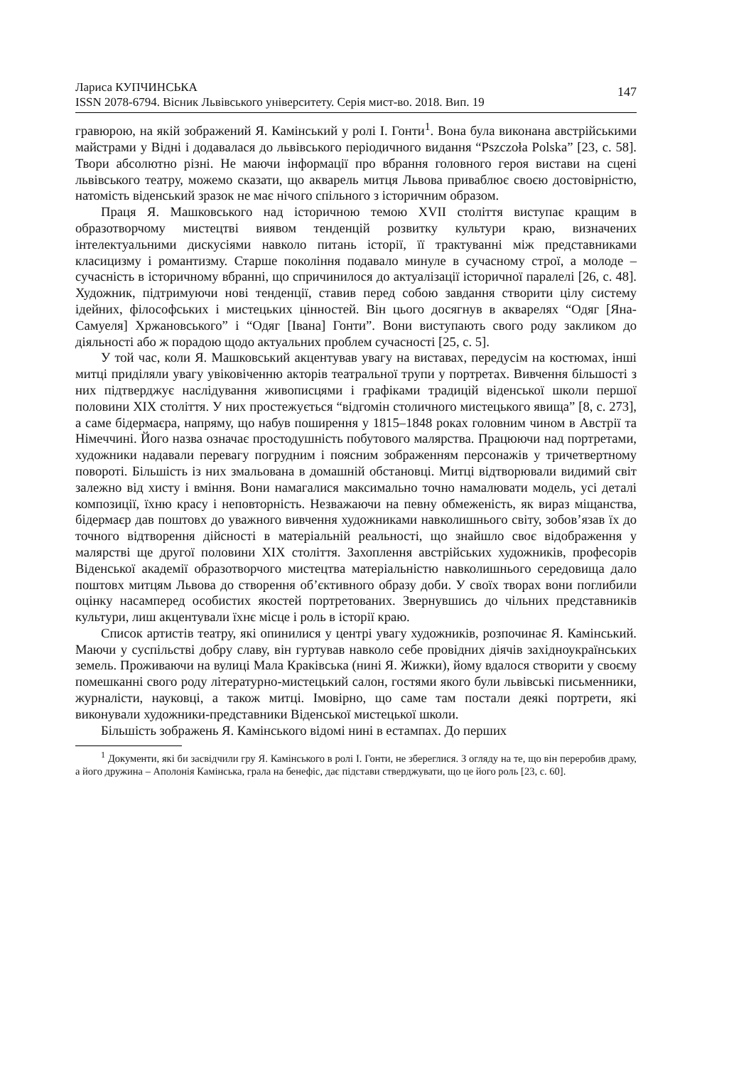Лариса КУПЧИНСЬКА
ISSN 2078-6794. Вісник Львівського університету. Серія мист-во. 2018. Вип. 19
147
гравюрою, на якій зображений Я. Камінський у ролі І. Гонти<sup>1</sup>. Вона була виконана австрійськими майстрами у Відні і додавалася до львівського періодичного видання “Pszczoła Polska” [23, с. 58]. Твори абсолютно різні. Не маючи інформації про вбрання головного героя вистави на сцені львівського театру, можемо сказати, що акварель митця Львова приваблює своєю достовірністю, натомість віденський зразок не має нічого спільного з історичним образом.
Праця Я. Машковського над історичною темою XVII століття виступає кращим в образотворчому мистецтві виявом тенденцій розвитку культури краю, визначених інтелектуальними дискусіями навколо питань історії, її трактуванні між представниками класицизму і романтизму. Старше покоління подавало минуле в сучасному строї, а молоде – сучасність в історичному вбранні, що спричинилося до актуалізації історичної паралелі [26, с. 48]. Художник, підтримуючи нові тенденції, ставив перед собою завдання створити цілу систему ідейних, філософських і мистецьких цінностей. Він цього досягнув в акварелях “Одяг [Яна-Самуеля] Хржановського” і “Одяг [Івана] Гонти”. Вони виступають свого роду закликом до діяльності або ж порадою щодо актуальних проблем сучасності [25, с. 5].
У той час, коли Я. Машковський акцентував увагу на виставах, передусім на костюмах, інші митці приділяли увагу увіковіченню акторів театральної трупи у портретах. Вивчення більшості з них підтверджує наслідування живописцями і графіками традицій віденської школи першої половини XIX століття. У них простежується “відгомін столичного мистецького явища” [8, с. 273], а саме бідермаєра, напряму, що набув поширення у 1815–1848 роках головним чином в Австрії та Німеччині. Його назва означає простодушність побутового малярства. Працюючи над портретами, художники надавали перевагу погрудним і поясним зображенням персонажів у тричетвертному повороті. Більшість із них змальована в домашній обстановці. Митці відтворювали видимий світ залежно від хисту і вміння. Вони намагалися максимально точно намалювати модель, усі деталі композиції, їхню красу і неповторність. Незважаючи на певну обмеженість, як вираз міщанства, бідермаєр дав поштовх до уважного вивчення художниками навколишнього світу, зобов’язав їх до точного відтворення дійсності в матеріальній реальності, що знайшло своє відображення у малярстві ще другої половини XIX століття. Захоплення австрійських художників, професорів Віденської академії образотворчого мистецтва матеріальністю навколишнього середовища дало поштовх митцям Львова до створення об’єктивного образу доби. У своїх творах вони поглибили оцінку насамперед особистих якостей портретованих. Звернувшись до чільних представників культури, лиш акцентували їхнє місце і роль в історії краю.
Список артистів театру, які опинилися у центрі увагу художників, розпочинає Я. Камінський. Маючи у суспільстві добру славу, він гуртував навколо себе провідних діячів західноукраїнських земель. Проживаючи на вулиці Мала Краківська (нині Я. Жижки), йому вдалося створити у своєму помешканні свого роду літературно-мистецький салон, гостями якого були львівські письменники, журналісти, науковці, а також митці. Імовірно, що саме там постали деякі портрети, які виконували художники-представники Віденської мистецької школи.
Більшість зображень Я. Камінського відомі нині в естампах. До перших
<sup>1</sup> Документи, які би засвідчили гру Я. Камінського в ролі І. Гонти, не збереглися. З огляду на те, що він переробив драму, а його дружина – Аполонія Камінська, грала на бенефіс, дає підстави стверджувати, що це його роль [23, с. 60].